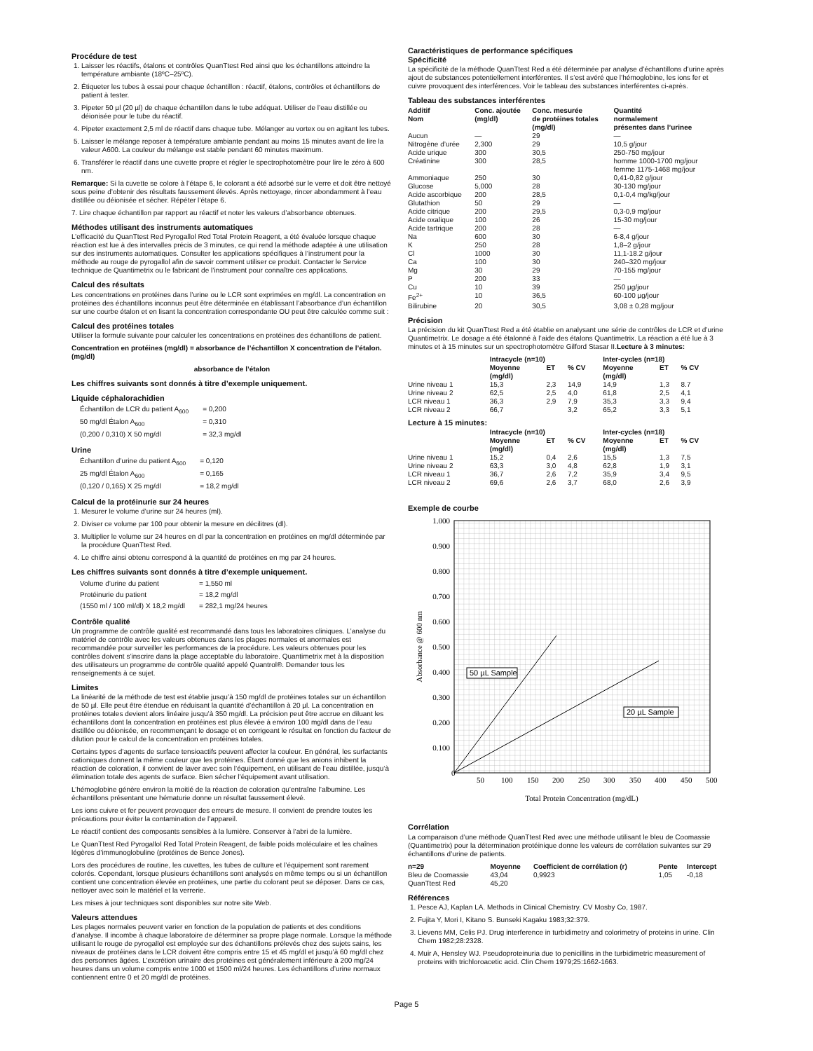Procédure de test
1. Laisser les réactifs, étalons et contrôles QuanTtest Red ainsi que les échantillons atteindre la température ambiante (18ºC–25ºC).
2. Étiqueter les tubes à essai pour chaque échantillon : réactif, étalons, contrôles et échantillons de patient à tester.
3. Pipeter 50 µl (20 µl) de chaque échantillon dans le tube adéquat. Utiliser de l’eau distillée ou déionisée pour le tube du réactif.
4. Pipeter exactement 2,5 ml de réactif dans chaque tube. Mélanger au vortex ou en agitant les tubes.
5. Laisser le mélange reposer à température ambiante pendant au moins 15 minutes avant de lire la valeur A600. La couleur du mélange est stable pendant 60 minutes maximum.
6. Transférer le réactif dans une cuvette propre et régler le spectrophotomètre pour lire le zéro à 600 nm.
Remarque: Si la cuvette se colore à l’étape 6, le colorant a été adsorbé sur le verre et doit être nettoyé sous peine d’obtenir des résultats faussement élevés. Après nettoyage, rincer abondamment à l’eau distillée ou déionisée et sécher. Répéter l’étape 6.
7. Lire chaque échantillon par rapport au réactif et noter les valeurs d’absorbance obtenues.
Méthodes utilisant des instruments automatiques
L’efficacité du QuanTtest Red Pyrogallol Red Total Protein Reagent, a été évaluée lorsque chaque réaction est lue à des intervalles précis de 3 minutes, ce qui rend la méthode adaptée à une utilisation sur des instruments automatiques. Consulter les applications spécifiques à l’instrument pour la méthode au rouge de pyrogallol afin de savoir comment utiliser ce produit. Contacter le Service technique de Quantimetrix ou le fabricant de l’instrument pour connaître ces applications.
Calcul des résultats
Les concentrations en protéines dans l’urine ou le LCR sont exprimées en mg/dl. La concentration en protéines des échantillons inconnus peut être déterminée en établissant l’absorbance d’un échantillon sur une courbe étalon et en lisant la concentration correspondante OU peut être calculée comme suit :
Calcul des protéines totales
Utiliser la formule suivante pour calculer les concentrations en protéines des échantillons de patient.
Concentration en protéines (mg/dl) = absorbance de l’échantillon X concentration de l’étalon. (mg/dl)
absorbance de l’étalon
Les chiffres suivants sont donnés à titre d’exemple uniquement.
Liquide céphalorachidien
| Échantillon de LCR du patient A<sub>600</sub> | = 0,200 |
| 50 mg/dl Étalon A<sub>600</sub> | = 0,310 |
| (0,200 / 0,310) X 50 mg/dl | = 32,3 mg/dl |
Urine
| Échantillon d’urine du patient A<sub>600</sub> | = 0,120 |
| 25 mg/dl Étalon A<sub>600</sub> | = 0,165 |
| (0,120 / 0,165) X 25 mg/dl | = 18,2 mg/dl |
Calcul de la protéinurie sur 24 heures
1. Mesurer le volume d’urine sur 24 heures (ml).
2. Diviser ce volume par 100 pour obtenir la mesure en décilitres (dl).
3. Multiplier le volume sur 24 heures en dl par la concentration en protéines en mg/dl déterminée par la procédure QuanTtest Red.
4. Le chiffre ainsi obtenu correspond à la quantité de protéines en mg par 24 heures.
Les chiffres suivants sont donnés à titre d’exemple uniquement.
| Volume d’urine du patient | = 1,550 ml |
| Protéinurie du patient | = 18,2 mg/dl |
| (1550 ml / 100 ml/dl) X 18,2 mg/dl | = 282,1 mg/24 heures |
Contrôle qualité
Un programme de contrôle qualité est recommandé dans tous les laboratoires cliniques. L’analyse du matériel de contrôle avec les valeurs obtenues dans les plages normales et anormales est recommandée pour surveiller les performances de la procédure. Les valeurs obtenues pour les contrôles doivent s’inscrire dans la plage acceptable du laboratoire. Quantimetrix met à la disposition des utilisateurs un programme de contrôle qualité appelé Quantrol®. Demander tous les renseignements à ce sujet.
Limites
La linéarité de la méthode de test est établie jusqu’à 150 mg/dl de protéines totales sur un échantillon de 50 µl. Elle peut être étendue en réduisant la quantité d’échantillon à 20 µl. La concentration en protéines totales devient alors linéaire jusqu’à 350 mg/dl. La précision peut être accrue en diluant les échantillons dont la concentration en protéines est plus élevée à environ 100 mg/dl dans de l’eau distillée ou déionisée, en recommençant le dosage et en corrigeant le résultat en fonction du facteur de dilution pour le calcul de la concentration en protéines totales.
Certains types d’agents de surface tensioactifs peuvent affecter la couleur. En général, les surfactants cationiques donnent la même couleur que les protéines. Étant donné que les anions inhibent la réaction de coloration, il convient de laver avec soin l’équipement, en utilisant de l’eau distillée, jusqu’à élimination totale des agents de surface. Bien sécher l’équipement avant utilisation.
L’hémoglobine génère environ la moitié de la réaction de coloration qu’entraîne l’albumine. Les échantillons présentant une hématurie donne un résultat faussement élevé.
Les ions cuivre et fer peuvent provoquer des erreurs de mesure. Il convient de prendre toutes les précautions pour éviter la contamination de l’appareil.
Le réactif contient des composants sensibles à la lumière. Conserver à l’abri de la lumière.
Le QuanTtest Red Pyrogallol Red Total Protein Reagent, de faible poids moléculaire et les chaînes légères d’immunoglobuline (protéines de Bence Jones).
Lors des procédures de routine, les cuvettes, les tubes de culture et l’équipement sont rarement colorés. Cependant, lorsque plusieurs échantillons sont analysés en même temps ou si un échantillon contient une concentration élevée en protéines, une partie du colorant peut se déposer. Dans ce cas, nettoyer avec soin le matériel et la verrerie.
Les mises à jour techniques sont disponibles sur notre site Web.
Valeurs attendues
Les plages normales peuvent varier en fonction de la population de patients et des conditions d’analyse. Il incombe à chaque laboratoire de déterminer sa propre plage normale. Lorsque la méthode utilisant le rouge de pyrogallol est employée sur des échantillons prélevés chez des sujets sains, les niveaux de protéines dans le LCR doivent être compris entre 15 et 45 mg/dl et jusqu’à 60 mg/dl chez des personnes âgées. L’excrétion urinaire des protéines est généralement inférieure à 200 mg/24 heures dans un volume compris entre 1000 et 1500 ml/24 heures. Les échantillons d’urine normaux contiennent entre 0 et 20 mg/dl de protéines.
Caractéristiques de performance spécifiques
Spécificité
La spécificité de la méthode QuanTtest Red a été déterminée par analyse d’échantillons d’urine après ajout de substances potentiellement interférentes. Il s’est avéré que l’hémoglobine, les ions fer et cuivre provoquent des interférences. Voir le tableau des substances interférentes ci-après.
Tableau des substances interférentes
| Additif Nom | Conc. ajoutée (mg/dl) | Conc. mesurée de protéines totales (mg/dl) | Quantité normalement présentes dans l’urinee |
| --- | --- | --- | --- |
| Aucun | — | 29 | — |
| Nitrogène d’urée | 2,300 | 29 | 10,5 g/jour |
| Acide urique | 300 | 30,5 | 250-750 mg/jour |
| Créatinine | 300 | 28,5 | homme 1000-1700 mg/jour femme 1175-1468 mg/jour |
| Ammoniaque | 250 | 30 | 0,41-0,82 g/jour |
| Glucose | 5,000 | 28 | 30-130 mg/jour |
| Acide ascorbique | 200 | 28,5 | 0,1-0,4 mg/kg/jour |
| Glutathion | 50 | 29 | — |
| Acide citrique | 200 | 29,5 | 0,3-0,9 mg/jour |
| Acide oxalique | 100 | 26 | 15-30 mg/jour |
| Acide tartrique | 200 | 28 | — |
| Na | 600 | 30 | 6-8,4 g/jour |
| K | 250 | 28 | 1,8–2 g/jour |
| Cl | 1000 | 30 | 11,1-18.2 g/jour |
| Ca | 100 | 30 | 240–320 mg/jour |
| Mg | 30 | 29 | 70-155 mg/jour |
| P | 200 | 33 | — |
| Cu | 10 | 39 | 250 µg/jour |
| Fe<sup>2+</sup> | 10 | 36,5 | 60-100 µg/jour |
| Bilirubine | 20 | 30,5 | 3,08 ± 0,28 mg/jour |
Précision
La précision du kit QuanTtest Red a été établie en analysant une série de contrôles de LCR et d’urine Quantimetrix. Le dosage a été étalonné à l’aide des étalons Quantimetrix. La réaction a été lue à 3 minutes et à 15 minutes sur un spectrophotomètre Gilford Stasar II.Lecture à 3 minutes:
| | Intracycle (n=10) | | | Inter-cycles (n=18) | | |
| --- | --- | --- | --- | --- | --- | --- |
| | Moyenne (mg/dl) | ET | % CV | Moyenne (mg/dl) | ET | % CV |
| Urine niveau 1 | 15,3 | 2,3 | 14,9 | 14,9 | 1,3 | 8.7 |
| Urine niveau 2 | 62,5 | 2,5 | 4,0 | 61,8 | 2,5 | 4,1 |
| LCR niveau 1 | 36,3 | 2,9 | 7,9 | 35,3 | 3,3 | 9,4 |
| LCR niveau 2 | 66,7 | | 3,2 | 65,2 | 3,3 | 5,1 |
Lecture à 15 minutes:
| | Intracycle (n=10) | | | Inter-cycles (n=18) | | |
| --- | --- | --- | --- | --- | --- | --- |
| | Moyenne (mg/dl) | ET | % CV | Moyenne (mg/dl) | ET | % CV |
| Urine niveau 1 | 15,2 | 0,4 | 2,6 | 15,5 | 1,3 | 7,5 |
| Urine niveau 2 | 63,3 | 3,0 | 4,8 | 62,8 | 1,9 | 3,1 |
| LCR niveau 1 | 36,7 | 2,6 | 7,2 | 35,9 | 3,4 | 9,5 |
| LCR niveau 2 | 69,6 | 2,6 | 3,7 | 68,0 | 2,6 | 3,9 |
Exemple de courbe
1.000
0.800
0.900
0.700
0.600
0.500
0.400
0.300
0.200
0.100
0
50
100
150
200
250
300
350
400
450
500
Total Protein Concentration (mg/dL)
Absorbance @ 600 nm
50 µL Sample
20 µL Sample
Corrélation
La comparaison d’une méthode QuanTtest Red avec une méthode utilisant le bleu de Coomassie (Quantimetrix) pour la détermination protéinique donne les valeurs de corrélation suivantes sur 29 échantillons d’urine de patients.
| n=29 | Moyenne | Coefficient de corrélation (r) | Pente | Intercept |
| --- | --- | --- | --- | --- |
| Bleu de Coomassie | 43,04 | 0,9923 | 1,05 | -0,18 |
| QuanTtest Red | 45,20 | | | |
Références
1. Pesce AJ, Kaplan LA. Methods in Clinical Chemistry. CV Mosby Co, 1987.
2. Fujita Y, Mori I, Kitano S. Bunseki Kagaku 1983;32:379.
3. Lievens MM, Celis PJ. Drug interference in turbidimetry and colorimetry of proteins in urine. Clin Chem 1982;28:2328.
4. Muir A, Hensley WJ. Pseudoproteinuria due to penicillins in the turbidimetric measurement of proteins with trichloroacetic acid. Clin Chem 1979;25:1662-1663.
Page 5